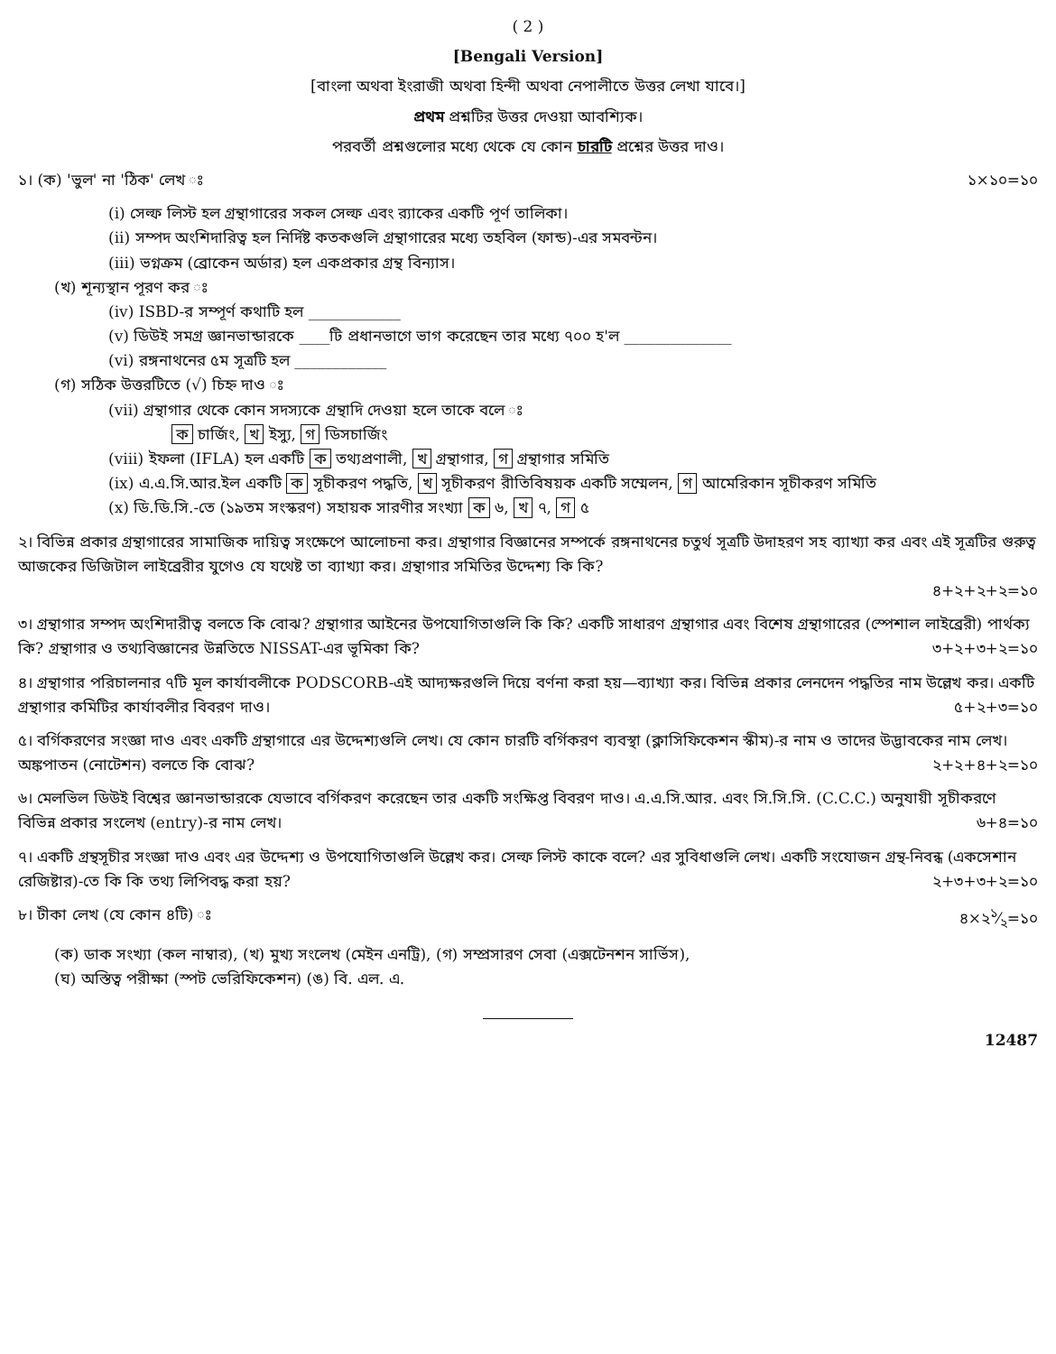( 2 )
[Bengali Version]
[বাংলা অথবা ইংরাজী অথবা হিন্দী অথবা নেপালীতে উত্তর লেখা যাবে।]
প্রথম প্রশ্নটির উত্তর দেওয়া আবশ্যিক।
পরবর্তী প্রশ্নগুলোর মধ্যে থেকে যে কোন চারটি প্রশ্নের উত্তর দাও।
১। (ক) 'ভুল' না 'ঠিক' লেখ ঃ ১×১০=১০
(i) সেল্ফ লিস্ট হল গ্রন্থাগারের সকল সেল্ফ এবং র‍্যাকের একটি পূর্ণ তালিকা।
(ii) সম্পদ অংশিদারিত্ব হল নির্দিষ্ট কতকগুলি গ্রন্থাগারের মধ্যে তহবিল (ফান্ড)-এর সমবন্টন।
(iii) ভগ্নক্রম (ব্রোকেন অর্ডার) হল একপ্রকার গ্রন্থ বিন্যাস।
(খ) শূন্যস্থান পূরণ কর ঃ
(iv) ISBD-র সম্পূর্ণ কথাটি হল ____________
(v) ডিউই সমগ্র জ্ঞানভান্ডারকে ____টি প্রধানভাগে ভাগ করেছেন তার মধ্যে ৭০০ হ'ল ______________
(vi) রঙ্গনাথনের ৫ম সূত্রটি হল ____________
(গ) সঠিক উত্তরটিতে (√) চিহ্ন দাও ঃ
(vii) গ্রন্থাগার থেকে কোন সদস্যকে গ্রন্থাদি দেওয়া হলে তাকে বলে ঃ
ক চার্জিং, খ ইস্যু, গ ডিসচার্জিং
(viii) ইফলা (IFLA) হল একটি ক তথ্যপ্রণালী, খ গ্রন্থাগার, গ গ্রন্থাগার সমিতি
(ix) এ.এ.সি.আর.ইল একটি ক সূচীকরণ পদ্ধতি, খ সূচীকরণ রীতিবিষয়ক একটি সম্মেলন, গ আমেরিকান সূচীকরণ সমিতি
(x) ডি.ডি.সি.-তে (১৯তম সংস্করণ) সহায়ক সারণীর সংখ্যা ক ৬, খ ৭, গ ৫
২। বিভিন্ন প্রকার গ্রন্থাগারের সামাজিক দায়িত্ব সংক্ষেপে আলোচনা কর। গ্রন্থাগার বিজ্ঞানের সম্পর্কে রঙ্গনাথনের চতুর্থ সূত্রটি উদাহরণ সহ ব্যাখ্যা কর এবং এই সূত্রটির গুরুত্ব আজকের ডিজিটাল লাইব্রেরীর যুগেও যে যথেষ্ট তা ব্যাখ্যা কর। গ্রন্থাগার সমিতির উদ্দেশ্য কি কি?
৪+২+২+২=১০
৩। গ্রন্থাগার সম্পদ অংশিদারীত্ব বলতে কি বোঝ? গ্রন্থাগার আইনের উপযোগিতাগুলি কি কি? একটি সাধারণ গ্রন্থাগার এবং বিশেষ গ্রন্থাগারের (স্পেশাল লাইব্রেরী) পার্থক্য কি? গ্রন্থাগার ও তথ্যবিজ্ঞানের উন্নতিতে NISSAT-এর ভূমিকা কি? ৩+২+৩+২=১০
৪। গ্রন্থাগার পরিচালনার ৭টি মূল কার্যাবলীকে PODSCORB-এই আদ্যক্ষরগুলি দিয়ে বর্ণনা করা হয়—ব্যাখ্যা কর। বিভিন্ন প্রকার লেনদেন পদ্ধতির নাম উল্লেখ কর। একটি গ্রন্থাগার কমিটির কার্যাবলীর বিবরণ দাও। ৫+২+৩=১০
৫। বর্গিকরণের সংজ্ঞা দাও এবং একটি গ্রন্থাগারে এর উদ্দেশ্যগুলি লেখ। যে কোন চারটি বর্গিকরণ ব্যবস্থা (ক্লাসিফিকেশন স্কীম)-র নাম ও তাদের উদ্ভাবকের নাম লেখ। অঙ্কপাতন (নোটেশন) বলতে কি বোঝ? ২+২+৪+২=১০
৬। মেলভিল ডিউই বিশ্বের জ্ঞানভান্ডারকে যেভাবে বর্গিকরণ করেছেন তার একটি সংক্ষিপ্ত বিবরণ দাও। এ.এ.সি.আর. এবং সি.সি.সি. (C.C.C.) অনুযায়ী সূচীকরণে বিভিন্ন প্রকার সংলেখ (entry)-র নাম লেখ। ৬+৪=১০
৭। একটি গ্রন্থসূচীর সংজ্ঞা দাও এবং এর উদ্দেশ্য ও উপযোগিতাগুলি উল্লেখ কর। সেল্ফ লিস্ট কাকে বলে? এর সুবিধাগুলি লেখ। একটি সংযোজন গ্রন্থ-নিবন্ধ (একসেশান রেজিষ্টার)-তে কি কি তথ্য লিপিবদ্ধ করা হয়? ২+৩+৩+২=১০
৮। টীকা লেখ (যে কোন ৪টি) ঃ ৪×২১⁄২=১০
(ক) ডাক সংখ্যা (কল নাম্বার), (খ) মুখ্য সংলেখ (মেইন এনট্রি), (গ) সম্প্রসারণ সেবা (এক্সটেনশন সার্ভিস),
(ঘ) অস্তিত্ব পরীক্ষা (স্পট ভেরিফিকেশন) (ঙ) বি. এল. এ.
12487